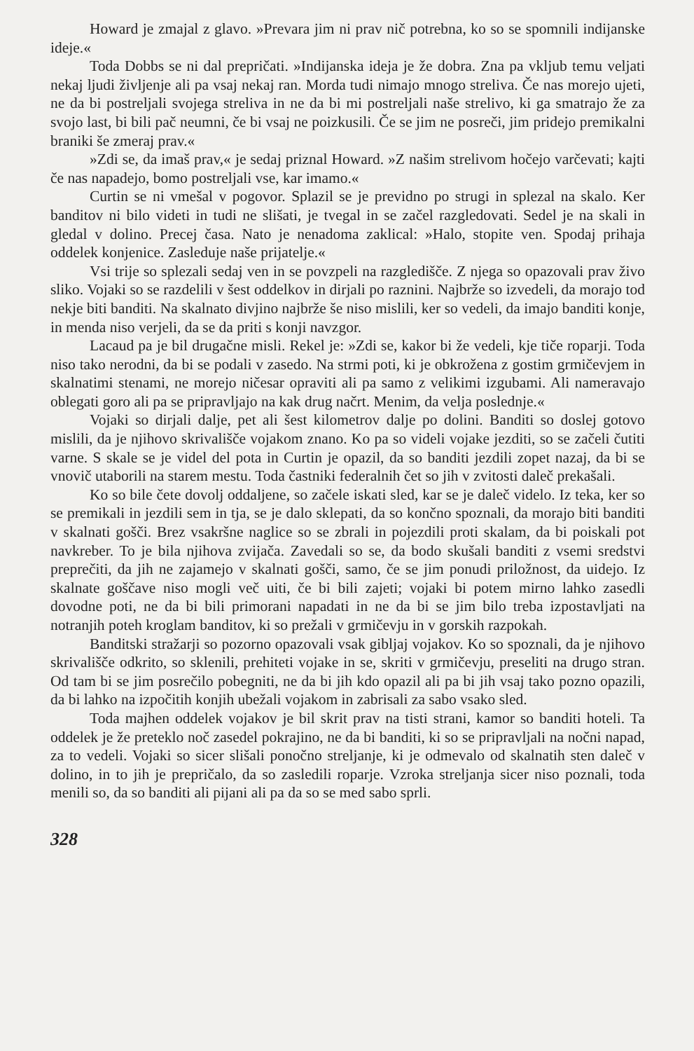Howard je zmajal z glavo. »Prevara jim ni prav nič potrebna, ko so se spomnili indijanske ideje.«
Toda Dobbs se ni dal prepričati. »Indijanska ideja je že dobra. Zna pa vkljub temu veljati nekaj ljudi življenje ali pa vsaj nekaj ran. Morda tudi nimajo mnogo streliva. Če nas morejo ujeti, ne da bi postreljali svojega streliva in ne da bi mi postreljali naše strelivo, ki ga smatrajo že za svojo last, bi bili pač neumni, če bi vsaj ne poizkusili. Če se jim ne posreči, jim pridejo premikalni braniki še zmeraj prav.«
»Zdi se, da imaš prav,« je sedaj priznal Howard. »Z našim strelivom hočejo varčevati; kajti če nas napadejo, bomo postreljali vse, kar imamo.«
Curtin se ni vmešal v pogovor. Splazil se je previdno po strugi in splezal na skalo. Ker banditov ni bilo videti in tudi ne slišati, je tvegal in se začel razgledovati. Sedel je na skali in gledal v dolino. Precej časa. Nato je nenadoma zaklical: »Halo, stopite ven. Spodaj prihaja oddelek konjenice. Zasleduje naše prijatelje.«
Vsi trije so splezali sedaj ven in se povzpeli na razgledišče. Z njega so opazovali prav živo sliko. Vojaki so se razdelili v šest oddelkov in dirjali po raznini. Najbrže so izvedeli, da morajo tod nekje biti banditi. Na skalnato divjino najbrže še niso mislili, ker so vedeli, da imajo banditi konje, in menda niso verjeli, da se da priti s konji navzgor.
Lacaud pa je bil drugačne misli. Rekel je: »Zdi se, kakor bi že vedeli, kje tiče roparji. Toda niso tako nerodni, da bi se podali v zasedo. Na strmi poti, ki je obkrožena z gostim grmičevjem in skalnatimi stenami, ne morejo ničesar opraviti ali pa samo z velikimi izgubami. Ali nameravajo oblegati goro ali pa se pripravljajo na kak drug načrt. Menim, da velja poslednje.«
Vojaki so dirjali dalje, pet ali šest kilometrov dalje po dolini. Banditi so doslej gotovo mislili, da je njihovo skrivališče vojakom znano. Ko pa so videli vojake jezditi, so se začeli čutiti varne. S skale se je videl del pota in Curtin je opazil, da so banditi jezdili zopet nazaj, da bi se vnovič utaborili na starem mestu. Toda častniki federalnih čet so jih v zvitosti daleč prekašali.
Ko so bile čete dovolj oddaljene, so začele iskati sled, kar se je daleč videlo. Iz teka, ker so se premikali in jezdili sem in tja, se je dalo sklepati, da so končno spoznali, da morajo biti banditi v skalnati gošči. Brez vsakršne naglice so se zbrali in pojezdili proti skalam, da bi poiskali pot navkreber. To je bila njihova zvijača. Zavedali so se, da bodo skušali banditi z vsemi sredstvi preprečiti, da jih ne zajamejo v skalnati gošči, samo, če se jim ponudi priložnost, da uidejo. Iz skalnate goščave niso mogli več uiti, če bi bili zajeti; vojaki bi potem mirno lahko zasedli dovodne poti, ne da bi bili primorani napadati in ne da bi se jim bilo treba izpostavljati na notranjih poteh kroglam banditov, ki so prežali v grmičevju in v gorskih razpokah.
Banditski stražarji so pozorno opazovali vsak gibljaj vojakov. Ko so spoznali, da je njihovo skrivališče odkrito, so sklenili, prehiteti vojake in se, skriti v grmičevju, preseliti na drugo stran. Od tam bi se jim posrečilo pobegniti, ne da bi jih kdo opazil ali pa bi jih vsaj tako pozno opazili, da bi lahko na izpočitih konjih ubežali vojakom in zabrisali za sabo vsako sled.
Toda majhen oddelek vojakov je bil skrit prav na tisti strani, kamor so banditi hoteli. Ta oddelek je že preteklo noč zasedel pokrajino, ne da bi banditi, ki so se pripravljali na nočni napad, za to vedeli. Vojaki so sicer slišali ponočno streljanje, ki je odmevalo od skalnatih sten daleč v dolino, in to jih je prepričalo, da so zasledili roparje. Vzroka streljanja sicer niso poznali, toda menili so, da so banditi ali pijani ali pa da so se med sabo sprli.
328